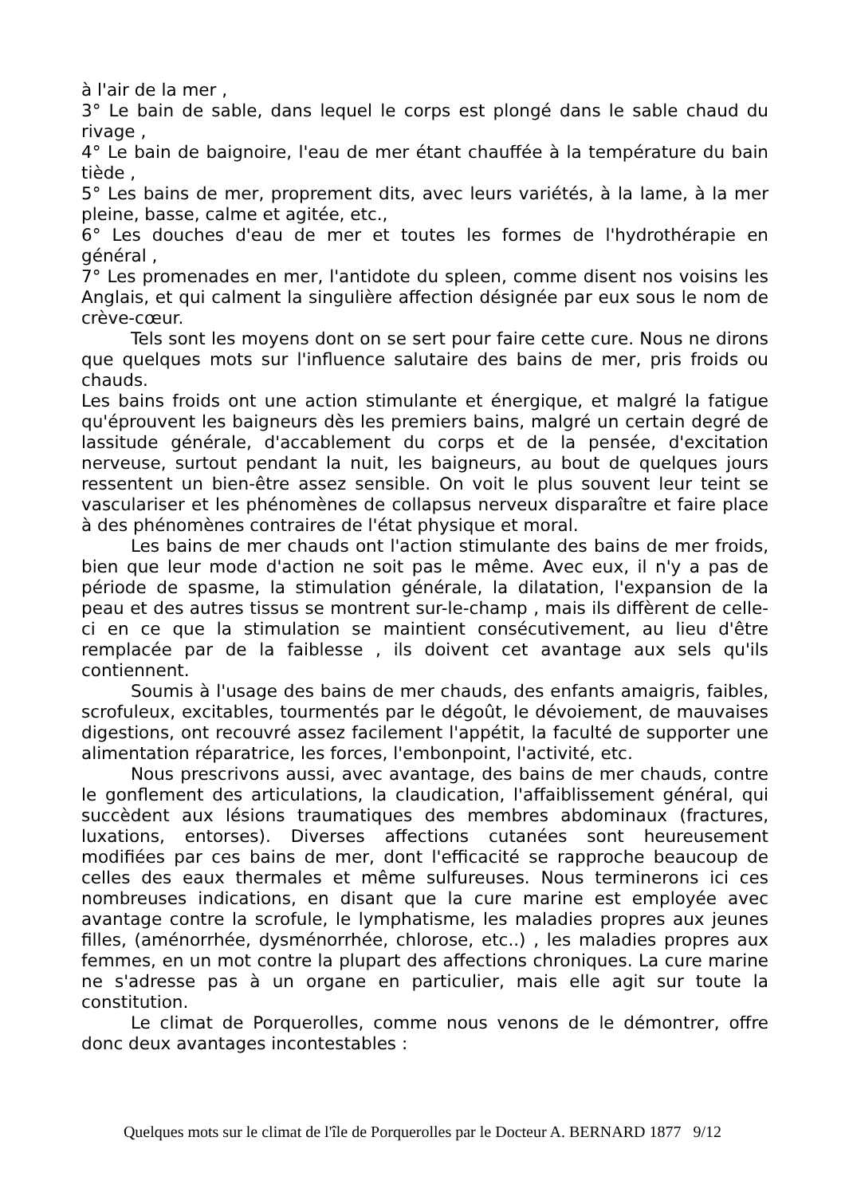à l'air de la mer ,
3° Le bain de sable, dans lequel le corps est plongé dans le sable chaud du rivage ,
4° Le bain de baignoire, l'eau de mer étant chauffée à la température du bain tiède ,
5° Les bains de mer, proprement dits, avec leurs variétés, à la lame, à la mer pleine, basse, calme et agitée, etc.,
6° Les douches d'eau de mer et toutes les formes de l'hydrothérapie en général ,
7° Les promenades en mer, l'antidote du spleen, comme disent nos voisins les Anglais, et qui calment la singulière affection désignée par eux sous le nom de crève-cœur.
Tels sont les moyens dont on se sert pour faire cette cure. Nous ne dirons que quelques mots sur l'influence salutaire des bains de mer, pris froids ou chauds.
Les bains froids ont une action stimulante et énergique, et malgré la fatigue qu'éprouvent les baigneurs dès les premiers bains, malgré un certain degré de lassitude générale, d'accablement du corps et de la pensée, d'excitation nerveuse, surtout pendant la nuit, les baigneurs, au bout de quelques jours ressentent un bien-être assez sensible. On voit le plus souvent leur teint se vasculariser et les phénomènes de collapsus nerveux disparaître et faire place à des phénomènes contraires de l'état physique et moral.
Les bains de mer chauds ont l'action stimulante des bains de mer froids, bien que leur mode d'action ne soit pas le même. Avec eux, il n'y a pas de période de spasme, la stimulation générale, la dilatation, l'expansion de la peau et des autres tissus se montrent sur-le-champ , mais ils diffèrent de celle-ci en ce que la stimulation se maintient consécutivement, au lieu d'être remplacée par de la faiblesse , ils doivent cet avantage aux sels qu'ils contiennent.
Soumis à l'usage des bains de mer chauds, des enfants amaigris, faibles, scrofuleux, excitables, tourmentés par le dégoût, le dévoiement, de mauvaises digestions, ont recouvré assez facilement l'appétit, la faculté de supporter une alimentation réparatrice, les forces, l'embonpoint, l'activité, etc.
Nous prescrivons aussi, avec avantage, des bains de mer chauds, contre le gonflement des articulations, la claudication, l'affaiblissement général, qui succèdent aux lésions traumatiques des membres abdominaux (fractures, luxations, entorses). Diverses affections cutanées sont heureusement modifiées par ces bains de mer, dont l'efficacité se rapproche beaucoup de celles des eaux thermales et même sulfureuses. Nous terminerons ici ces nombreuses indications, en disant que la cure marine est employée avec avantage contre la scrofule, le lymphatisme, les maladies propres aux jeunes filles, (aménorrhée, dysménorrhée, chlorose, etc..) , les maladies propres aux femmes, en un mot contre la plupart des affections chroniques. La cure marine ne s'adresse pas à un organe en particulier, mais elle agit sur toute la constitution.
Le climat de Porquerolles, comme nous venons de le démontrer, offre donc deux avantages incontestables :
Quelques mots sur le climat de l'île de Porquerolles par le Docteur A. BERNARD 1877 9/12